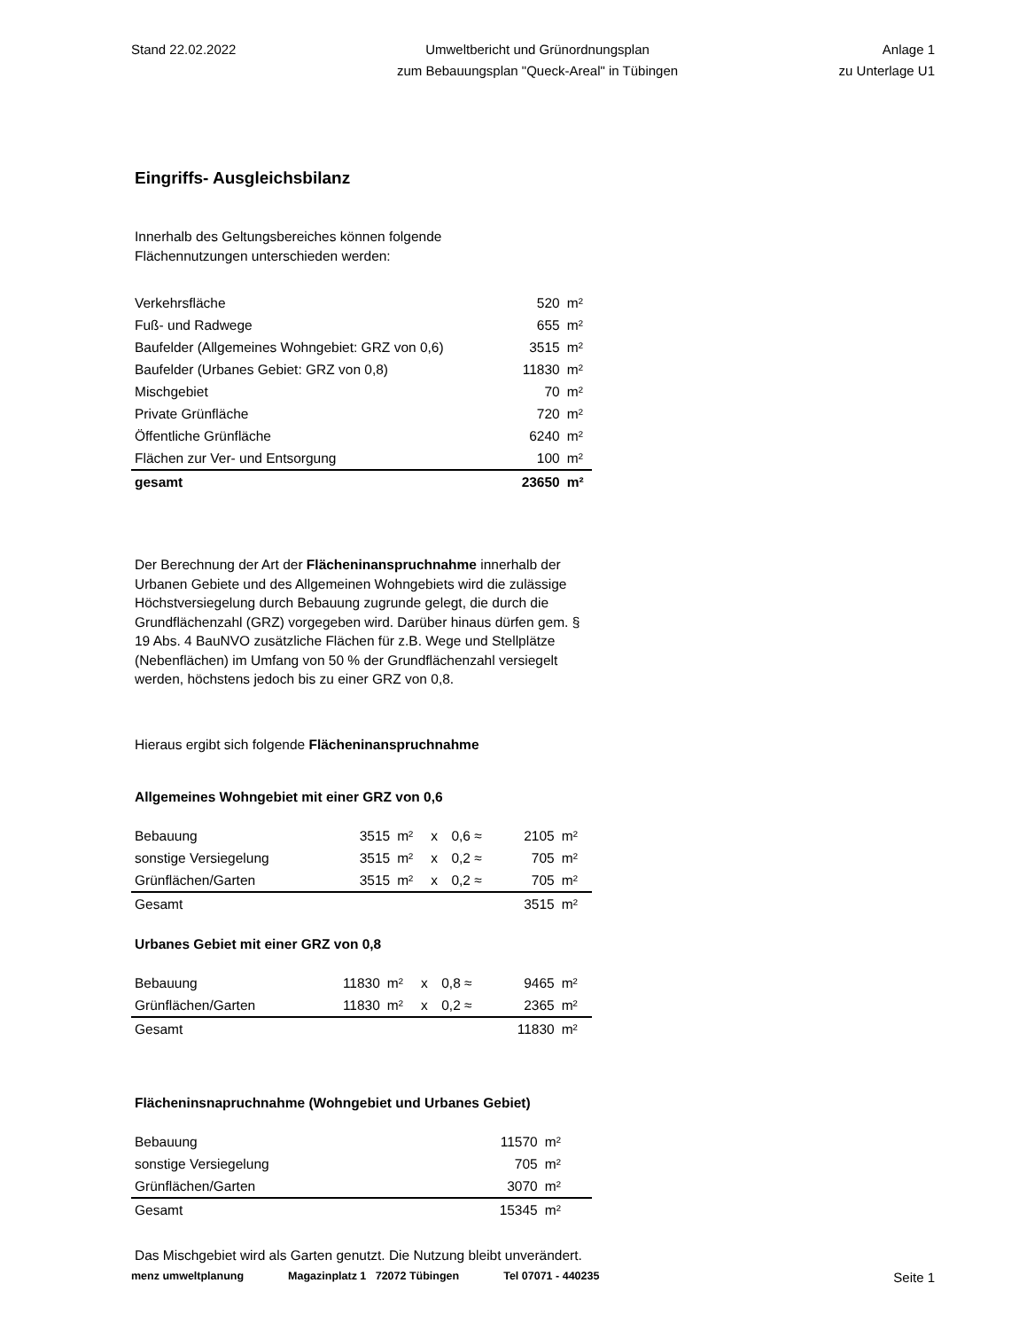Stand 22.02.2022 Umweltbericht und Grünordnungsplan
zum Bebauungsplan "Queck-Areal" in Tübingen
Anlage 1
zu Unterlage U1
Eingriffs- Ausgleichsbilanz
Innerhalb des Geltungsbereiches können folgende
Flächennutzungen unterschieden werden:
| Verkehrsfläche | 520 | m² |
| Fuß- und Radwege | 655 | m² |
| Baufelder (Allgemeines Wohngebiet: GRZ von 0,6) | 3515 | m² |
| Baufelder (Urbanes Gebiet: GRZ von 0,8) | 11830 | m² |
| Mischgebiet | 70 | m² |
| Private Grünfläche | 720 | m² |
| Öffentliche Grünfläche | 6240 | m² |
| Flächen zur Ver- und Entsorgung | 100 | m² |
| gesamt | 23650 | m² |
Der Berechnung der Art der Flächeninanspruchnahme innerhalb der Urbanen Gebiete und des Allgemeinen Wohngebiets wird die zulässige Höchstversiegelung durch Bebauung zugrunde gelegt, die durch die Grundflächenzahl (GRZ) vorgegeben wird. Darüber hinaus dürfen gem. § 19 Abs. 4 BauNVO zusätzliche Flächen für z.B. Wege und Stellplätze (Nebenflächen) im Umfang von 50 % der Grundflächenzahl versiegelt werden, höchstens jedoch bis zu einer GRZ von 0,8.
Hieraus ergibt sich folgende Flächeninanspruchnahme
Allgemeines Wohngebiet mit einer GRZ von 0,6
| Bebauung | 3515 | m² | x | 0,6 ≈ | 2105 | m² |
| sonstige Versiegelung | 3515 | m² | x | 0,2 ≈ | 705 | m² |
| Grünflächen/Garten | 3515 | m² | x | 0,2 ≈ | 705 | m² |
| Gesamt | | | | | 3515 | m² |
Urbanes Gebiet mit einer GRZ von 0,8
| Bebauung | 11830 | m² | x | 0,8 ≈ | 9465 | m² |
| Grünflächen/Garten | 11830 | m² | x | 0,2 ≈ | 2365 | m² |
| Gesamt | | | | | 11830 | m² |
Flächeninsnapruchnahme (Wohngebiet und Urbanes Gebiet)
| Bebauung | 11570 | m² |
| sonstige Versiegelung | 705 | m² |
| Grünflächen/Garten | 3070 | m² |
| Gesamt | 15345 | m² |
Das Mischgebiet wird als Garten genutzt. Die Nutzung bleibt unverändert.
menz umweltplanung Magazinplatz 1 72072 Tübingen Tel 07071 - 440235 Seite 1